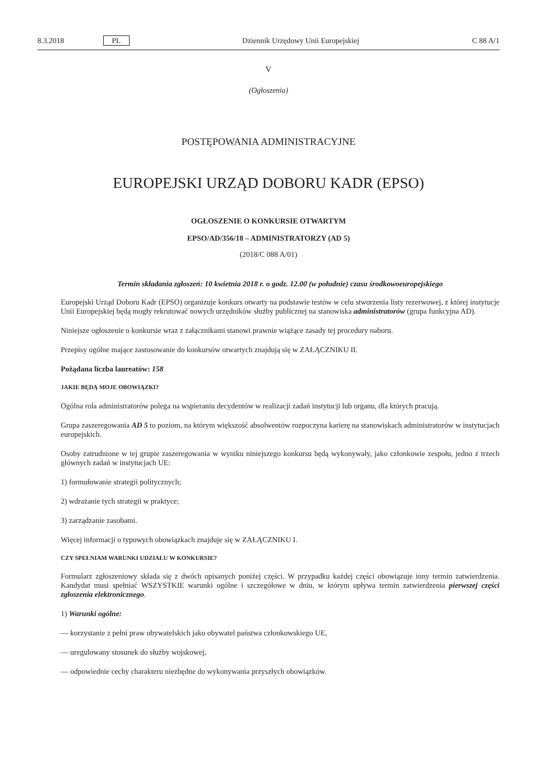8.3.2018 PL Dziennik Urzędowy Unii Europejskiej C 88 A/1
V
(Ogłoszenia)
POSTĘPOWANIA ADMINISTRACYJNE
EUROPEJSKI URZĄD DOBORU KADR (EPSO)
OGŁOSZENIE O KONKURSIE OTWARTYM
EPSO/AD/356/18 – ADMINISTRATORZY (AD 5)
(2018/C 088 A/01)
Termin składania zgłoszeń: 10 kwietnia 2018 r. o godz. 12.00 (w południe) czasu środkowoeuropejskiego
Europejski Urząd Doboru Kadr (EPSO) organizuje konkurs otwarty na podstawie testów w celu stworzenia listy rezerwowej, z której instytucje Unii Europejskiej będą mogły rekrutować nowych urzędników służby publicznej na stanowiska administratorów (grupa funkcyjna AD).
Niniejsze ogłoszenie o konkursie wraz z załącznikami stanowi prawnie wiążące zasady tej procedury naboru.
Przepisy ogólne mające zastosowanie do konkursów otwartych znajdują się w ZAŁĄCZNIKU II.
Pożądana liczba laureatów: 158
JAKIE BĘDĄ MOJE OBOWIĄZKI?
Ogólna rola administratorów polega na wspieraniu decydentów w realizacji zadań instytucji lub organu, dla których pracują.
Grupa zaszeregowania AD 5 to poziom, na którym większość absolwentów rozpoczyna karierę na stanowiskach administratorów w instytucjach europejskich.
Osoby zatrudnione w tej grupie zaszeregowania w wyniku niniejszego konkursu będą wykonywały, jako członkowie zespołu, jedno z trzech głównych zadań w instytucjach UE:
1) formułowanie strategii politycznych;
2) wdrażanie tych strategii w praktyce;
3) zarządzanie zasobami.
Więcej informacji o typowych obowiązkach znajduje się w ZAŁĄCZNIKU I.
CZY SPEŁNIAM WARUNKI UDZIAŁU W KONKURSIE?
Formularz zgłoszeniowy składa się z dwóch opisanych poniżej części. W przypadku każdej części obowiązuje inny termin zatwierdzenia. Kandydat musi spełniać WSZYSTKIE warunki ogólne i szczegółowe w dniu, w którym upływa termin zatwierdzenia pierwszej części zgłoszenia elektronicznego.
1) Warunki ogólne:
— korzystanie z pełni praw obywatelskich jako obywatel państwa członkowskiego UE,
— uregulowany stosunek do służby wojskowej,
— odpowiednie cechy charakteru niezbędne do wykonywania przyszłych obowiązków.